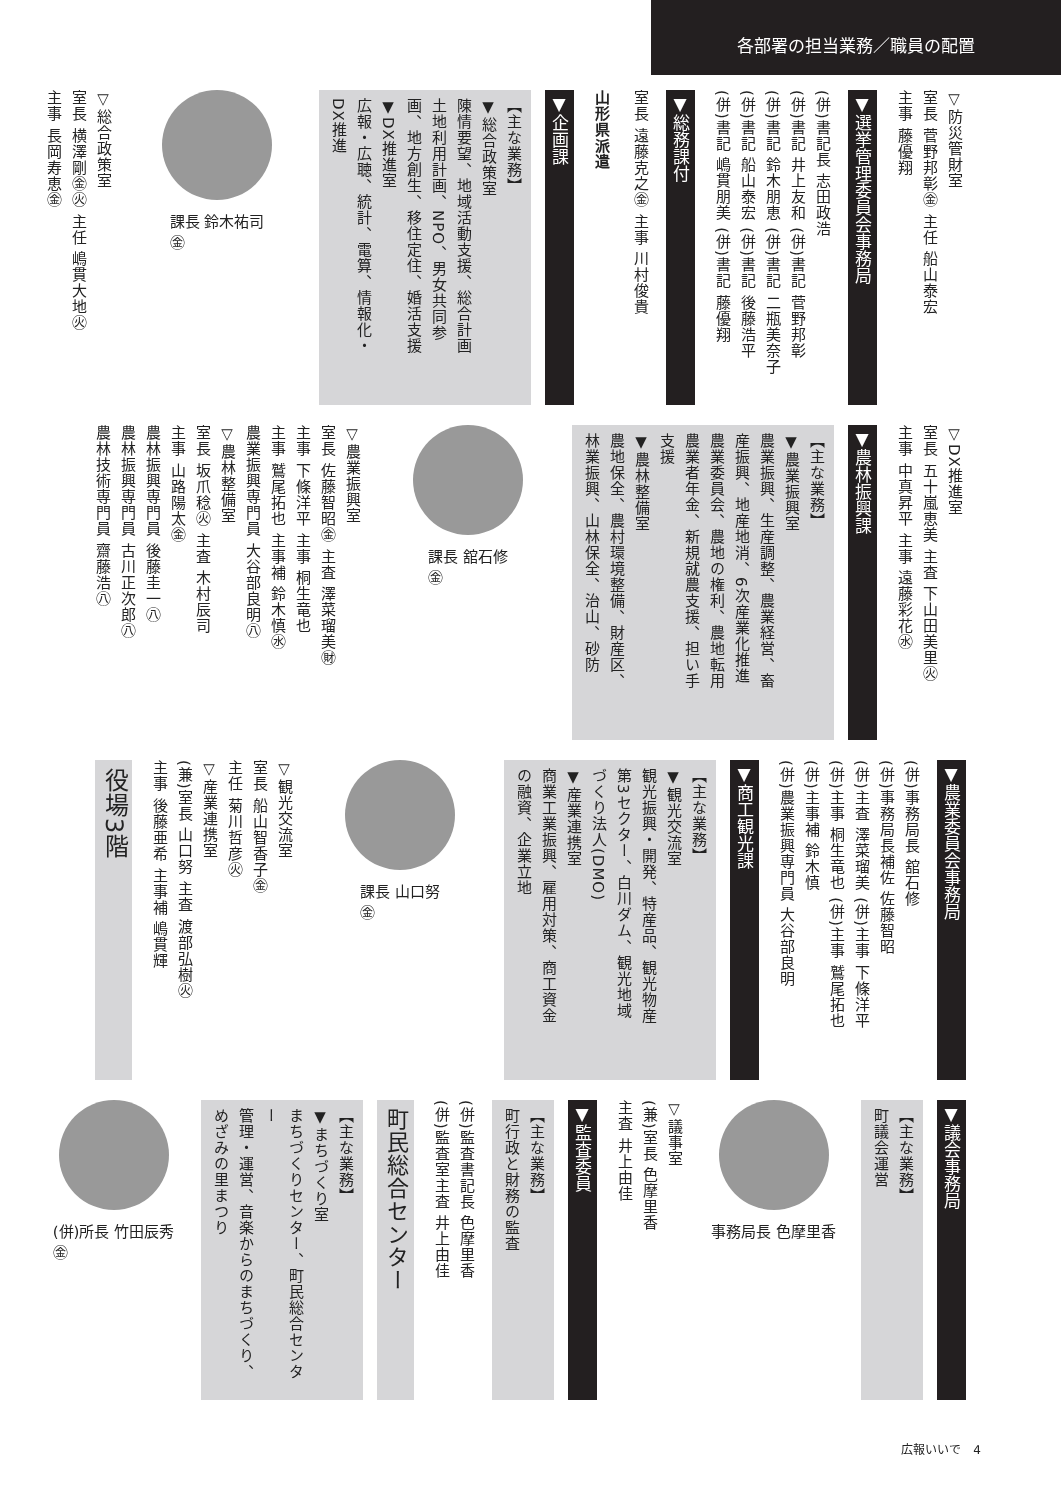各部署の担当業務／職員の配置
▽防災管財室
室長 菅野邦彰㊎ 主任 船山泰宏
主事 藤優翔
▼選挙管理委員会事務局
(併)書記長 志田政浩
(併)書記 井上友和 (併)書記 菅野邦彰
(併)書記 鈴木朋恵 (併)書記 二瓶美奈子
(併)書記 船山泰宏 (併)書記 後藤浩平
(併)書記 嶋貫朋美 (併)書記 藤優翔
▼総務課付
室長 遠藤克之㊎ 主事 川村俊貴
山形県派遣
▼企画課
【主な業務】
▼総合政策室
陳情要望、地域活動支援、総合計画
土地利用計画、NPO、男女共同参
画、地方創生、移住定住、婚活支援
▼DX推進室
広報・広聴、統計、電算、情報化・
DX推進
課長 鈴木祐司
㊎
▽総合政策室
室長 横澤剛㊎㊋ 主任 嶋貫大地㊋
主事 長岡寿恵㊎
▽DX推進室
室長 五十嵐恵美 主査 下山田美里㊋
主事 中真昇平 主事 遠藤彩花㊌
▼農林振興課
【主な業務】
▼農業振興室
農業振興、生産調整、農業経営、畜
産振興、地産地消、6次産業化推進
農業委員会、農地の権利、農地転用
農業者年金、新規就農支援、担い手
支援
▼農林整備室
農地保全、農村環境整備、財産区、
林業振興、山林保全、治山、砂防
課長 舘石修
㊎
▽農業振興室
室長 佐藤智昭㊎ 主査 澤菜瑠美㊖
主事 下條洋平 主事 桐生竜也
主事 鷲尾拓也 主事補 鈴木慎㊌
農業振興専門員 大谷部良明㊇
▽農林整備室
室長 坂爪稔㊋ 主査 木村辰司
主事 山路陽太㊎
農林振興専門員 後藤圭一㊇
農林振興専門員 古川正次郎㊇
農林技術専門員 齋藤浩㊇
▼農業委員会事務局
(併)事務局長 舘石修
(併)事務局長補佐 佐藤智昭
(併)主査 澤菜瑠美 (併)主事 下條洋平
(併)主事 桐生竜也 (併)主事 鷲尾拓也
(併)主事補 鈴木慎
(併)農業振興専門員 大谷部良明
▼商工観光課
【主な業務】
▼観光交流室
観光振興・開発、特産品、観光物産
第3セクター、白川ダム、観光地域
づくり法人(DMO)
▼産業連携室
商業工業振興、雇用対策、商工資金
の融資、企業立地
課長 山口努
㊎
▽観光交流室
室長 船山智香子㊎
主任 菊川哲彦㊋
▽産業連携室
(兼)室長 山口努 主査 渡部弘樹㊋
主事 後藤亜希 主事補 嶋貫輝
役場3階
▼議会事務局
【主な業務】
町議会運営
事務局長 色摩里香
▽議事室
(兼)室長 色摩里香
主査 井上由佳
▼監査委員
【主な業務】
町行政と財務の監査
(併)監査書記長 色摩里香
(併)監査室主査 井上由佳
町民総合センター
【主な業務】
▼まちづくり室
まちづくりセンター、町民総合センター
管理・運営、音楽からのまちづくり、
めざみの里まつり
(併)所長 竹田辰秀
㊎
広報いいで　4